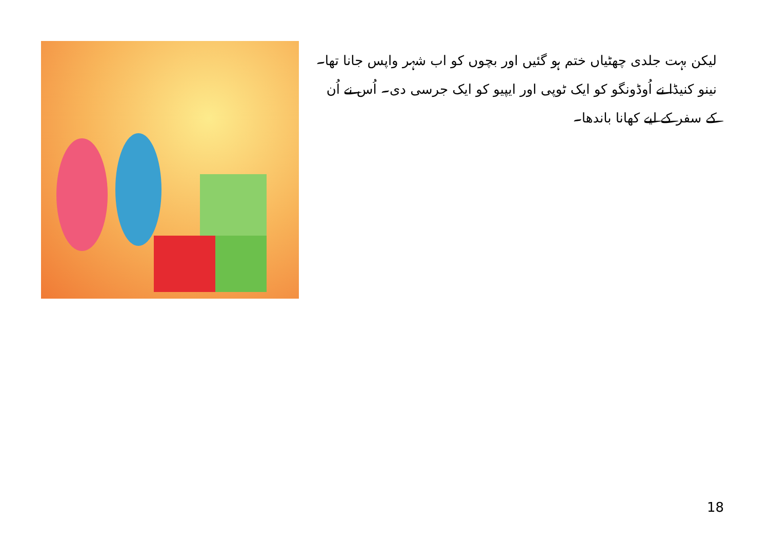لیکن بہت جلدی چھٹیاں ختم ہو گئیں اور بچوں کو اب شہر واپس جانا تھا۔ نینو کنیڈا نے اُوڈونگو کو ایک ٹوپی اور ایپیو کو ایک جرسی دی۔ اُس نے اُن کے سفر کے لیے کھانا باندھا۔
18